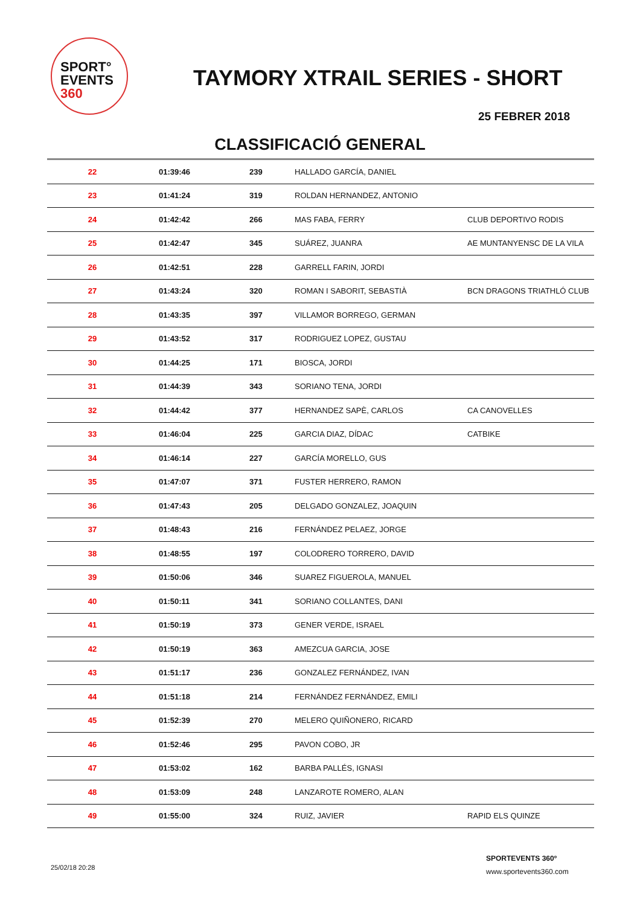SPORT°
EVENTS 360
TAYMORY XTRAIL SERIES - SHORT
25 FEBRER 2018
CLASSIFICACIÓ GENERAL
| 22 | 01:39:46 | 239 | HALLADO GARCÍA, DANIEL | |
| 23 | 01:41:24 | 319 | ROLDAN HERNANDEZ, ANTONIO | |
| 24 | 01:42:42 | 266 | MAS FABA, FERRY | CLUB DEPORTIVO RODIS |
| 25 | 01:42:47 | 345 | SUÁREZ, JUANRA | AE MUNTANYENSC DE LA VILA |
| 26 | 01:42:51 | 228 | GARRELL FARIN, JORDI | |
| 27 | 01:43:24 | 320 | ROMAN I SABORIT, SEBASTIÀ | BCN DRAGONS TRIATHLÓ CLUB |
| 28 | 01:43:35 | 397 | VILLAMOR BORREGO, GERMAN | |
| 29 | 01:43:52 | 317 | RODRIGUEZ LOPEZ, GUSTAU | |
| 30 | 01:44:25 | 171 | BIOSCA, JORDI | |
| 31 | 01:44:39 | 343 | SORIANO TENA, JORDI | |
| 32 | 01:44:42 | 377 | HERNANDEZ SAPÈ, CARLOS | CA CANOVELLES |
| 33 | 01:46:04 | 225 | GARCIA DIAZ, DÍDAC | CATBIKE |
| 34 | 01:46:14 | 227 | GARCÍA MORELLO, GUS | |
| 35 | 01:47:07 | 371 | FUSTER HERRERO, RAMON | |
| 36 | 01:47:43 | 205 | DELGADO GONZALEZ, JOAQUIN | |
| 37 | 01:48:43 | 216 | FERNÁNDEZ PELAEZ, JORGE | |
| 38 | 01:48:55 | 197 | COLODRERO TORRERO, DAVID | |
| 39 | 01:50:06 | 346 | SUAREZ FIGUEROLA, MANUEL | |
| 40 | 01:50:11 | 341 | SORIANO COLLANTES, DANI | |
| 41 | 01:50:19 | 373 | GENER VERDE, ISRAEL | |
| 42 | 01:50:19 | 363 | AMEZCUA GARCIA, JOSE | |
| 43 | 01:51:17 | 236 | GONZALEZ FERNÁNDEZ, IVAN | |
| 44 | 01:51:18 | 214 | FERNÁNDEZ FERNÁNDEZ, EMILI | |
| 45 | 01:52:39 | 270 | MELERO QUIÑONERO, RICARD | |
| 46 | 01:52:46 | 295 | PAVON COBO, JR | |
| 47 | 01:53:02 | 162 | BARBA PALLÉS, IGNASI | |
| 48 | 01:53:09 | 248 | LANZAROTE ROMERO, ALAN | |
| 49 | 01:55:00 | 324 | RUIZ, JAVIER | RAPID ELS QUINZE |
25/02/18 20:28
SPORTEVENTS 360º
www.sportevents360.com